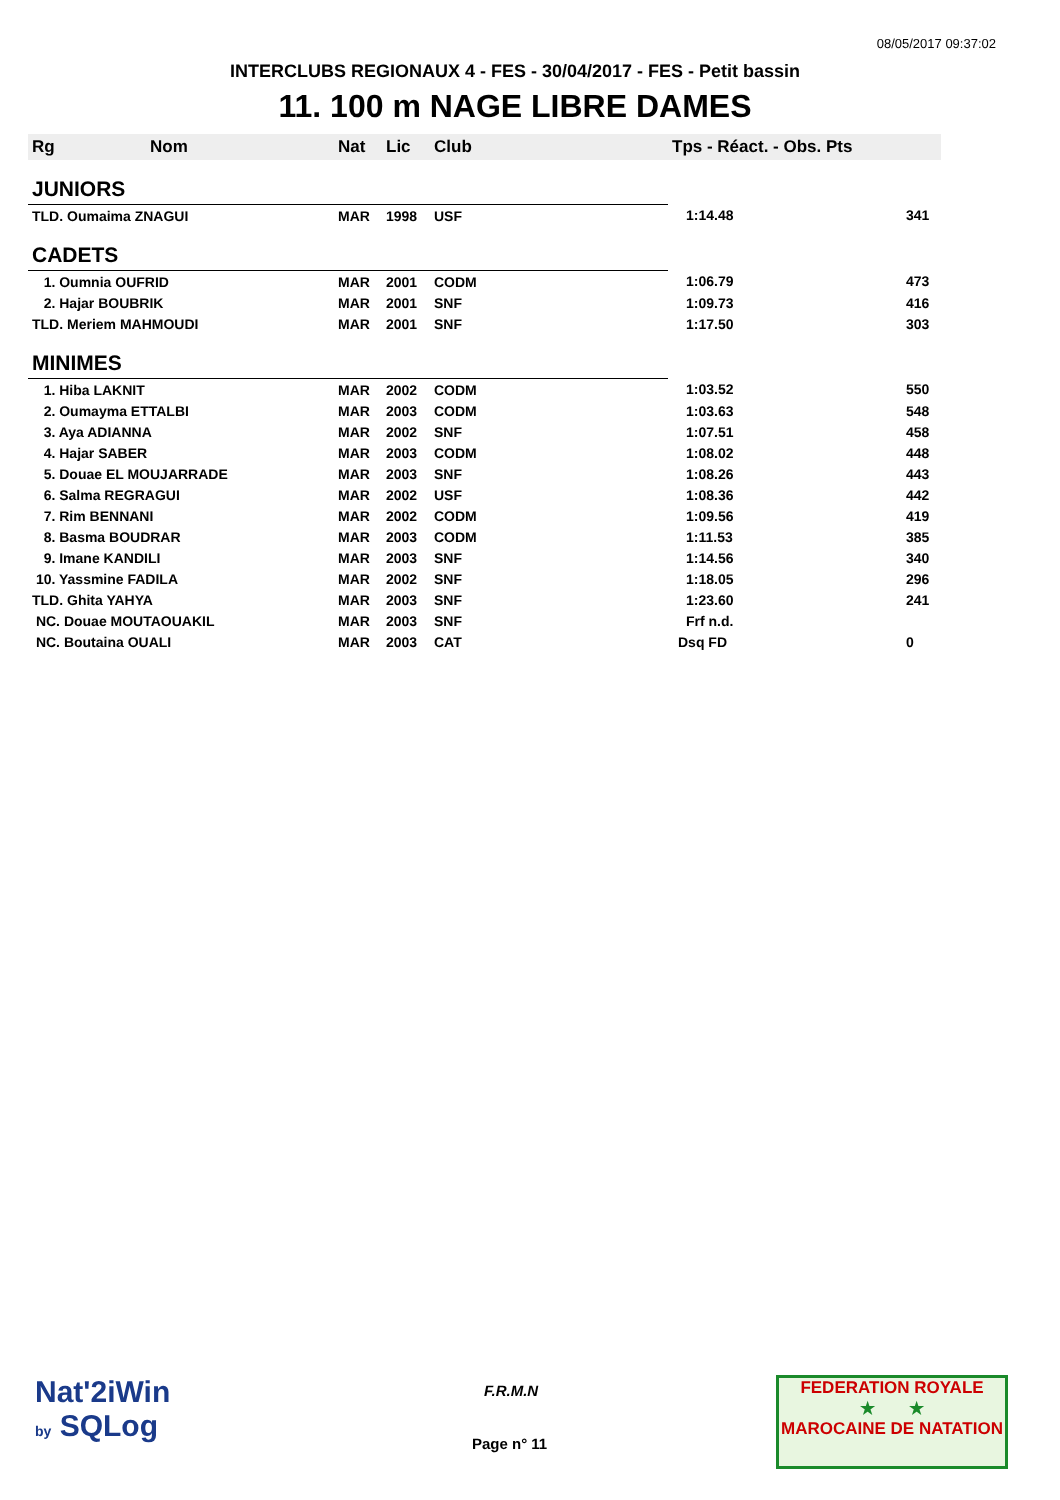08/05/2017 09:37:02
INTERCLUBS REGIONAUX 4 - FES - 30/04/2017 - FES - Petit bassin
11. 100 m NAGE LIBRE DAMES
| Rg | Nom | Nat | Lic | Club | Tps - Réact. - Obs. Pts | |
| --- | --- | --- | --- | --- | --- | --- |
| JUNIORS | | | | | | |
| TLD. Oumaima ZNAGUI | | MAR | 1998 | USF | 1:14.48 | 341 |
| CADETS | | | | | | |
| 1. Oumnia OUFRID | | MAR | 2001 | CODM | 1:06.79 | 473 |
| 2. Hajar BOUBRIK | | MAR | 2001 | SNF | 1:09.73 | 416 |
| TLD. Meriem MAHMOUDI | | MAR | 2001 | SNF | 1:17.50 | 303 |
| MINIMES | | | | | | |
| 1. Hiba LAKNIT | | MAR | 2002 | CODM | 1:03.52 | 550 |
| 2. Oumayma ETTALBI | | MAR | 2003 | CODM | 1:03.63 | 548 |
| 3. Aya ADIANNA | | MAR | 2002 | SNF | 1:07.51 | 458 |
| 4. Hajar SABER | | MAR | 2003 | CODM | 1:08.02 | 448 |
| 5. Douae EL MOUJARRADE | | MAR | 2003 | SNF | 1:08.26 | 443 |
| 6. Salma REGRAGUI | | MAR | 2002 | USF | 1:08.36 | 442 |
| 7. Rim BENNANI | | MAR | 2002 | CODM | 1:09.56 | 419 |
| 8. Basma BOUDRAR | | MAR | 2003 | CODM | 1:11.53 | 385 |
| 9. Imane KANDILI | | MAR | 2003 | SNF | 1:14.56 | 340 |
| 10. Yassmine FADILA | | MAR | 2002 | SNF | 1:18.05 | 296 |
| TLD. Ghita YAHYA | | MAR | 2003 | SNF | 1:23.60 | 241 |
| NC. Douae MOUTAOUAKIL | | MAR | 2003 | SNF | Frf n.d. | |
| NC. Boutaina OUALI | | MAR | 2003 | CAT | Dsq FD | 0 |
Nat'2iWin
by SQLog
F.R.M.N
Page n° 11
FEDERATION ROYALE
★ ★
MAROCAINE DE NATATION